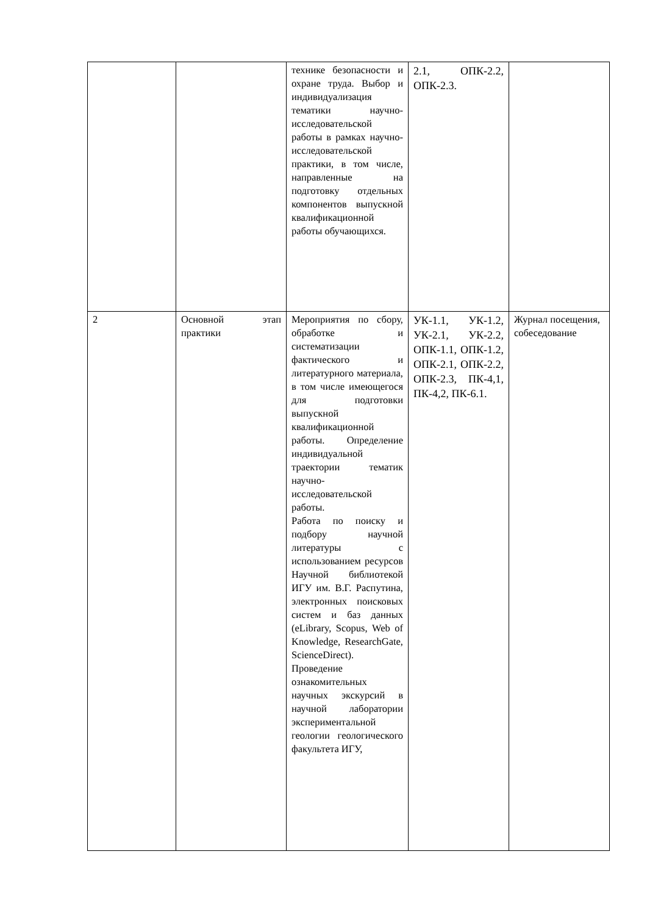| | | технике безопасности и охране труда. Выбор и индивидуализация тематики научно-исследовательской работы в рамках научно-исследовательской практики, в том числе, направленные на подготовку отдельных компонентов выпускной квалификационной работы обучающихся. | 2.1, ОПК-2.2, ОПК-2.3. | |
| 2 | Основной этап практики | Мероприятия по сбору, обработке и систематизации фактического и литературного материала, в том числе имеющегося для подготовки выпускной квалификационной работы. Определение индивидуальной траектории тематик научно-исследовательской работы. Работа по поиску и подбору научной литературы с использованием ресурсов Научной библиотекой ИГУ им. В.Г. Распутина, электронных поисковых систем и баз данных (eLibrary, Scopus, Web of Knowledge, ResearchGate, ScienceDirect). Проведение ознакомительных научных экскурсий в научной лаборатории экспериментальной геологии геологического факультета ИГУ, | УК-1.1, УК-1.2, УК-2.1, УК-2.2, ОПК-1.1, ОПК-1.2, ОПК-2.1, ОПК-2.2, ОПК-2.3, ПК-4,1, ПК-4,2, ПК-6.1. | Журнал посещения, собеседование |